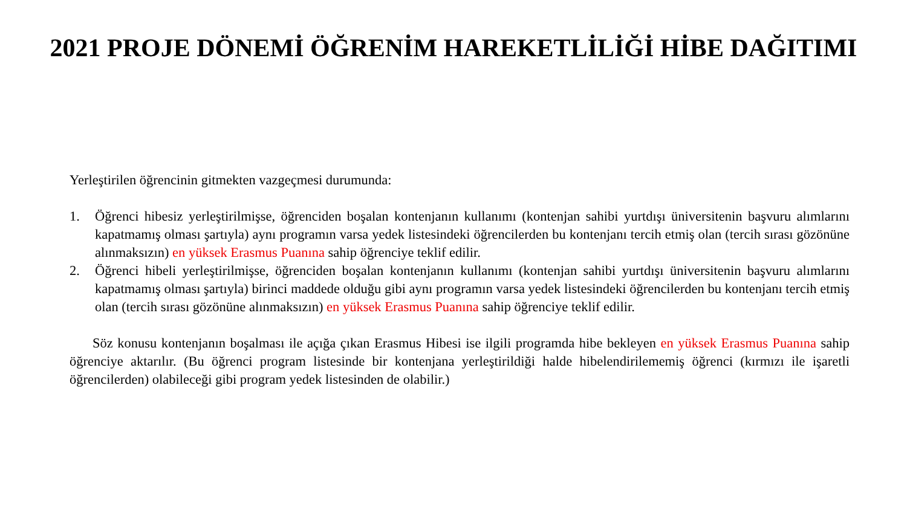2021 PROJE DÖNEMİ ÖĞRENİM HAREKETLİLİĞİ HİBE DAĞITIMI
Yerleştirilen öğrencinin gitmekten vazgeçmesi durumunda:
1. Öğrenci hibesiz yerleştirilmişse, öğrenciden boşalan kontenjanın kullanımı (kontenjan sahibi yurtdışı üniversitenin başvuru alımlarını kapatmamış olması şartıyla) aynı programın varsa yedek listesindeki öğrencilerden bu kontenjanı tercih etmiş olan (tercih sırası gözönüne alınmaksızın) en yüksek Erasmus Puanına sahip öğrenciye teklif edilir.
2. Öğrenci hibeli yerleştirilmişse, öğrenciden boşalan kontenjanın kullanımı (kontenjan sahibi yurtdışı üniversitenin başvuru alımlarını kapatmamış olması şartıyla) birinci maddede olduğu gibi aynı programın varsa yedek listesindeki öğrencilerden bu kontenjanı tercih etmiş olan (tercih sırası gözönüne alınmaksızın) en yüksek Erasmus Puanına sahip öğrenciye teklif edilir.
Söz konusu kontenjanın boşalması ile açığa çıkan Erasmus Hibesi ise ilgili programda hibe bekleyen en yüksek Erasmus Puanına sahip öğrenciye aktarılır. (Bu öğrenci program listesinde bir kontenjana yerleştirildiği halde hibelendirilememiş öğrenci (kırmızı ile işaretli öğrencilerden) olabileceği gibi program yedek listesinden de olabilir.)